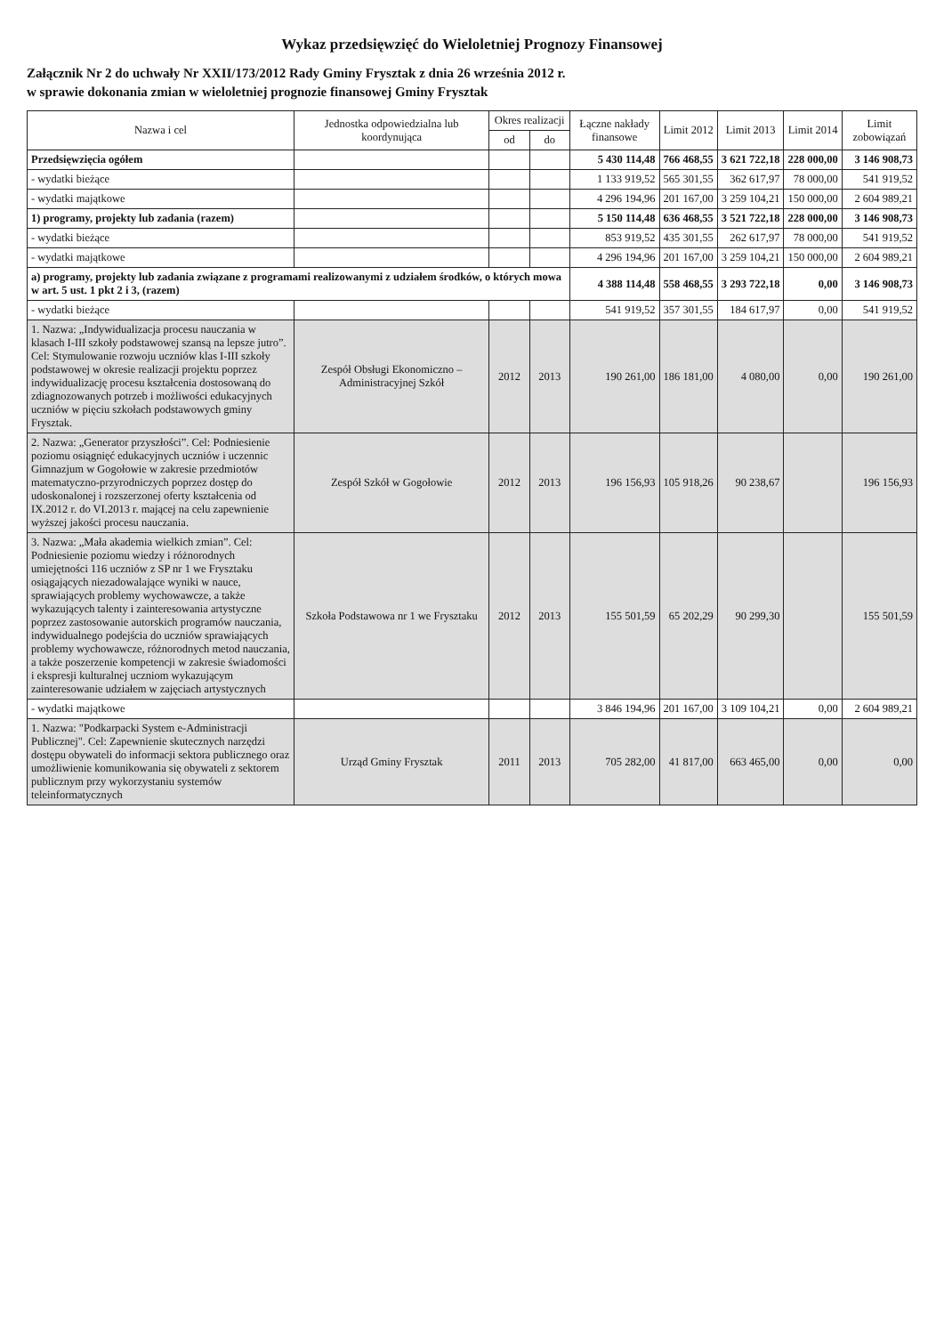Wykaz przedsięwzięć do Wieloletniej Prognozy Finansowej
Załącznik Nr 2 do uchwały Nr XXII/173/2012 Rady Gminy Frysztak z dnia 26 września 2012 r.
w sprawie dokonania zmian w wieloletniej prognozie finansowej Gminy Frysztak
| Nazwa i cel | Jednostka odpowiedzialna lub koordynująca | Okres realizacji | | Łączne nakłady finansowe | Limit 2012 | Limit 2013 | Limit 2014 | Limit zobowiązań |
| --- | --- | --- | --- | --- | --- | --- | --- | --- |
| | | od | do | | | | | |
| Przedsięwzięcia ogółem | | | | 5 430 114,48 | 766 468,55 | 3 621 722,18 | 228 000,00 | 3 146 908,73 |
| - wydatki bieżące | | | | 1 133 919,52 | 565 301,55 | 362 617,97 | 78 000,00 | 541 919,52 |
| - wydatki majątkowe | | | | 4 296 194,96 | 201 167,00 | 3 259 104,21 | 150 000,00 | 2 604 989,21 |
| 1) programy, projekty lub zadania (razem) | | | | 5 150 114,48 | 636 468,55 | 3 521 722,18 | 228 000,00 | 3 146 908,73 |
| - wydatki bieżące | | | | 853 919,52 | 435 301,55 | 262 617,97 | 78 000,00 | 541 919,52 |
| - wydatki majątkowe | | | | 4 296 194,96 | 201 167,00 | 3 259 104,21 | 150 000,00 | 2 604 989,21 |
| a) programy, projekty lub zadania związane z programami realizowanymi z udziałem środków, o których mowa w art. 5 ust. 1 pkt 2 i 3, (razem) | | | | 4 388 114,48 | 558 468,55 | 3 293 722,18 | 0,00 | 3 146 908,73 |
| - wydatki bieżące | | | | 541 919,52 | 357 301,55 | 184 617,97 | 0,00 | 541 919,52 |
| 1. Nazwa: „Indywidualizacja procesu nauczania w klasach I-III szkoły podstawowej szansą na lepsze jutro”. Cel: Stymulowanie rozwoju uczniów klas I-III szkoły podstawowej w okresie realizacji projektu poprzez indywidualizację procesu kształcenia dostosowaną do zdiagnozowanych potrzeb i możliwości edukacyjnych uczniów w pięciu szkołach podstawowych gminy Frysztak. | Zespół Obsługi Ekonomiczno – Administracyjnej Szkół | 2012 | 2013 | 190 261,00 | 186 181,00 | 4 080,00 | 0,00 | 190 261,00 |
| 2. Nazwa: „Generator przyszłości”. Cel: Podniesienie poziomu osiągnięć edukacyjnych uczniów i uczennic Gimnazjum w Gogołowie w zakresie przedmiotów matematyczno-przyrodniczych poprzez dostęp do udoskonalonej i rozszerzonej oferty kształcenia od IX.2012 r. do VI.2013 r. mającej na celu zapewnienie wyższej jakości procesu nauczania. | Zespół Szkół w Gogołowie | 2012 | 2013 | 196 156,93 | 105 918,26 | 90 238,67 | | 196 156,93 |
| 3. Nazwa: „Mała akademia wielkich zmian”. Cel: Podniesienie poziomu wiedzy i różnorodnych umiejętności 116 uczniów z SP nr 1 we Frysztaku osiągających niezadowalające wyniki w nauce, sprawiających problemy wychowawcze, a także wykazujących talenty i zainteresowania artystyczne poprzez zastosowanie autorskich programów nauczania, indywidualnego podejścia do uczniów sprawiających problemy wychowawcze, różnorodnych metod nauczania, a także poszerzenie kompetencji w zakresie świadomości i ekspresji kulturalnej uczniom wykazującym zainteresowanie udziałem w zajęciach artystycznych | Szkoła Podstawowa nr 1 we Frysztaku | 2012 | 2013 | 155 501,59 | 65 202,29 | 90 299,30 | | 155 501,59 |
| - wydatki majątkowe | | | | 3 846 194,96 | 201 167,00 | 3 109 104,21 | 0,00 | 2 604 989,21 |
| 1. Nazwa: "Podkarpacki System e-Administracji Publicznej". Cel: Zapewnienie skutecznych narzędzi dostępu obywateli do informacji sektora publicznego oraz umożliwienie komunikowania się obywateli z sektorem publicznym przy wykorzystaniu systemów teleinformatycznych | Urząd Gminy Frysztak | 2011 | 2013 | 705 282,00 | 41 817,00 | 663 465,00 | 0,00 | 0,00 |